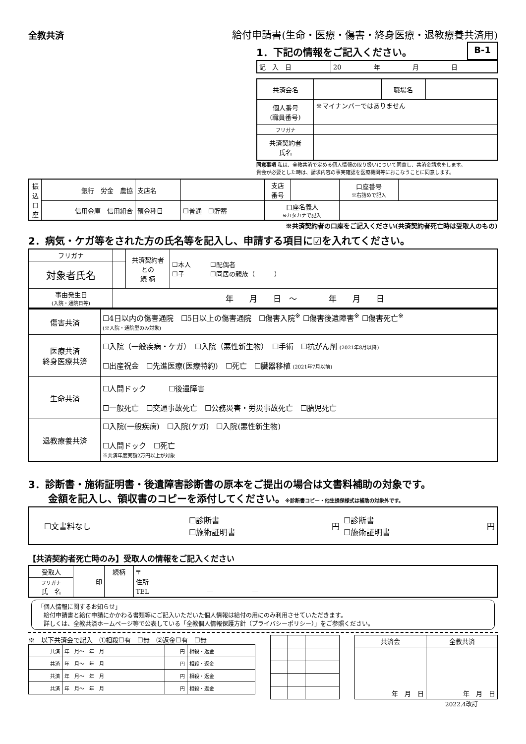全教共済
給付申請書(生命・医療・傷害・終身医療・退教療養共済用)
1．下記の情報をご記入ください。 B-1
| 記 入 日 | 20 年 月 日 |
| 共済会名 | | 職場名 | |
| 個人番号 (職員番号) | ※マイナンバーではありません | | |
| フリガナ | | | |
| 共済契約者 氏名 | | | |
同意事項 私は、全教共済で定める個人情報の取り扱いについて同意し、共済金請求をします。
貴会が必要とした時は、請求内容の事実確認を医療機関等におこなうことに同意します。
| 振込口座 | 銀行 労金 農協 | 支店名 | | 支店 番号 | | 口座番号 ※右詰めで記入 | |
| | 信用金庫 信用組合 | 預金種目 | ☐普通 ☐貯蓄 | 口座名義人 ※カタカナで記入 | | | |
※共済契約者の口座をご記入ください(共済契約者死亡時は受取人のもの)
2．病気・ケガ等をされた方の氏名等を記入し、申請する項目に☑を入れてください。
| フリガナ | | 共済契約者 との 続 柄 | ☐本人 ☐配偶者 ☐子 ☐同居の親族（ ） |
| 対象者氏名 | | | |
| 事由発生日 (入院・通院日等) | 年 月 日 ～ 年 月 日 | | |
| 傷害共済 | ☐4日以内の傷害通院 ☐5日以上の傷害通院 ☐傷害入院<sup>※</sup> ☐傷害後遺障害<sup>※</sup> ☐傷害死亡<sup>※</sup> (※入院・通院型のみ対象) |
| 医療共済 終身医療共済 | ☐入院（一般疾病・ケガ） ☐入院（悪性新生物） ☐手術 ☐抗がん剤 (2021年8月以降) ☐出産祝金 ☐先進医療(医療特約) ☐死亡 ☐臓器移植 (2021年7月以前) |
| 生命共済 | ☐人間ドック ☐後遺障害 ☐一般死亡 ☐交通事故死亡 ☐公務災害・労災事故死亡 ☐胎児死亡 |
| 退教療養共済 | ☐入院(一般疾病) ☐入院(ケガ) ☐入院(悪性新生物) ☐人間ドック ☐死亡 ※共済年度実額2万円以上が対象 |
3．診断書・施術証明書・後遺障害診断書の原本をご提出の場合は文書料補助の対象です。
　　金額を記入し、領収書のコピーを添付してください。※診断書コピー・他生損保様式は補助の対象外です。
| ☐文書料なし | ☐診断書 ☐施術証明書 | 円 | ☐診断書 ☐施術証明書 | 円 |
【共済契約者死亡時のみ】受取人の情報をご記入ください
| 受取人 | 印 | 続柄 | 〒 住所 TEL — — |
| フリガナ 氏 名 | | | |
「個人情報に関するお知らせ」
　給付申請書と給付申請にかかわる書類等にご記入いただいた個人情報は給付の用にのみ利用させていただきます。
　詳しくは、全教共済ホームページ等で公表している「全教個人情報保護方針（プライバシーポリシー）」をご参照ください。
※　以下共済会で記入　①相殺☐有　☐無　②返金☐有　☐無
| 共済 | 年 月～ 年 月 | 円 | 相殺・返金 |
| 共済 | 年 月～ 年 月 | 円 | 相殺・返金 |
| 共済 | 年 月～ 年 月 | 円 | 相殺・返金 |
| 共済 | 年 月～ 年 月 | 円 | 相殺・返金 |
| 共済会 | 全教共済 |
| 年 月 日 | 年 月 日 |
2022.4改訂